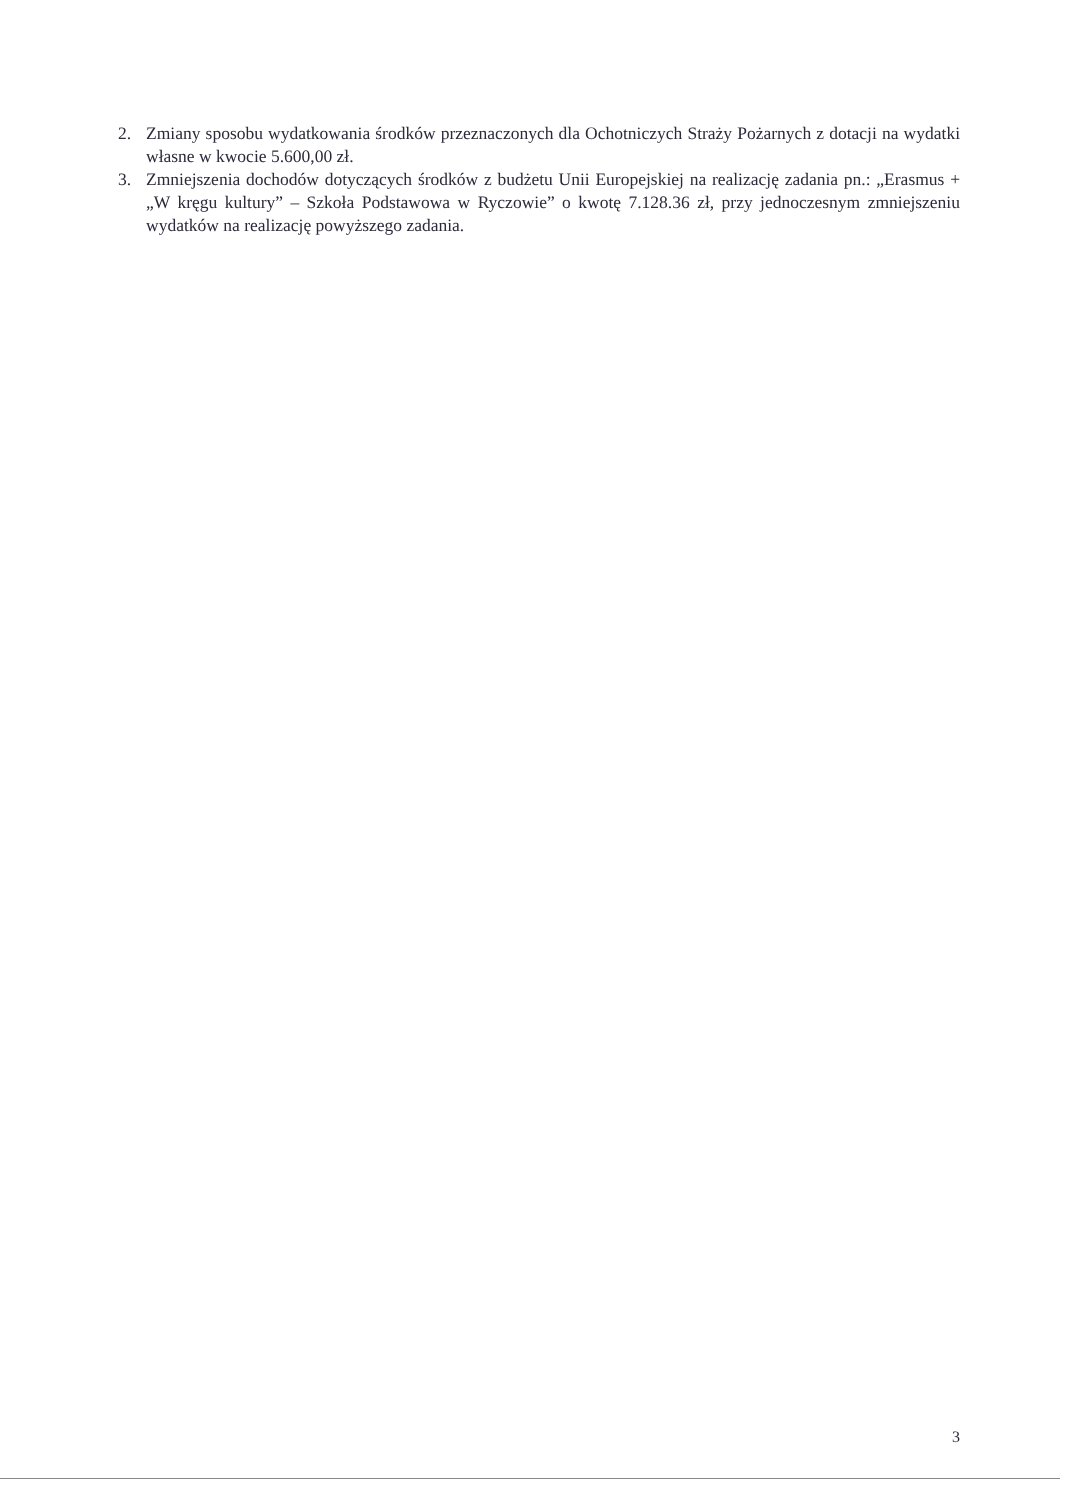2. Zmiany sposobu wydatkowania środków przeznaczonych dla Ochotniczych Straży Pożarnych z dotacji na wydatki własne w kwocie 5.600,00 zł.
3. Zmniejszenia dochodów dotyczących środków z budżetu Unii Europejskiej na realizację zadania pn.: „Erasmus + „W kręgu kultury” – Szkoła Podstawowa w Ryczowie” o kwotę 7.128.36 zł, przy jednoczesnym zmniejszeniu wydatków na realizację powyższego zadania.
3